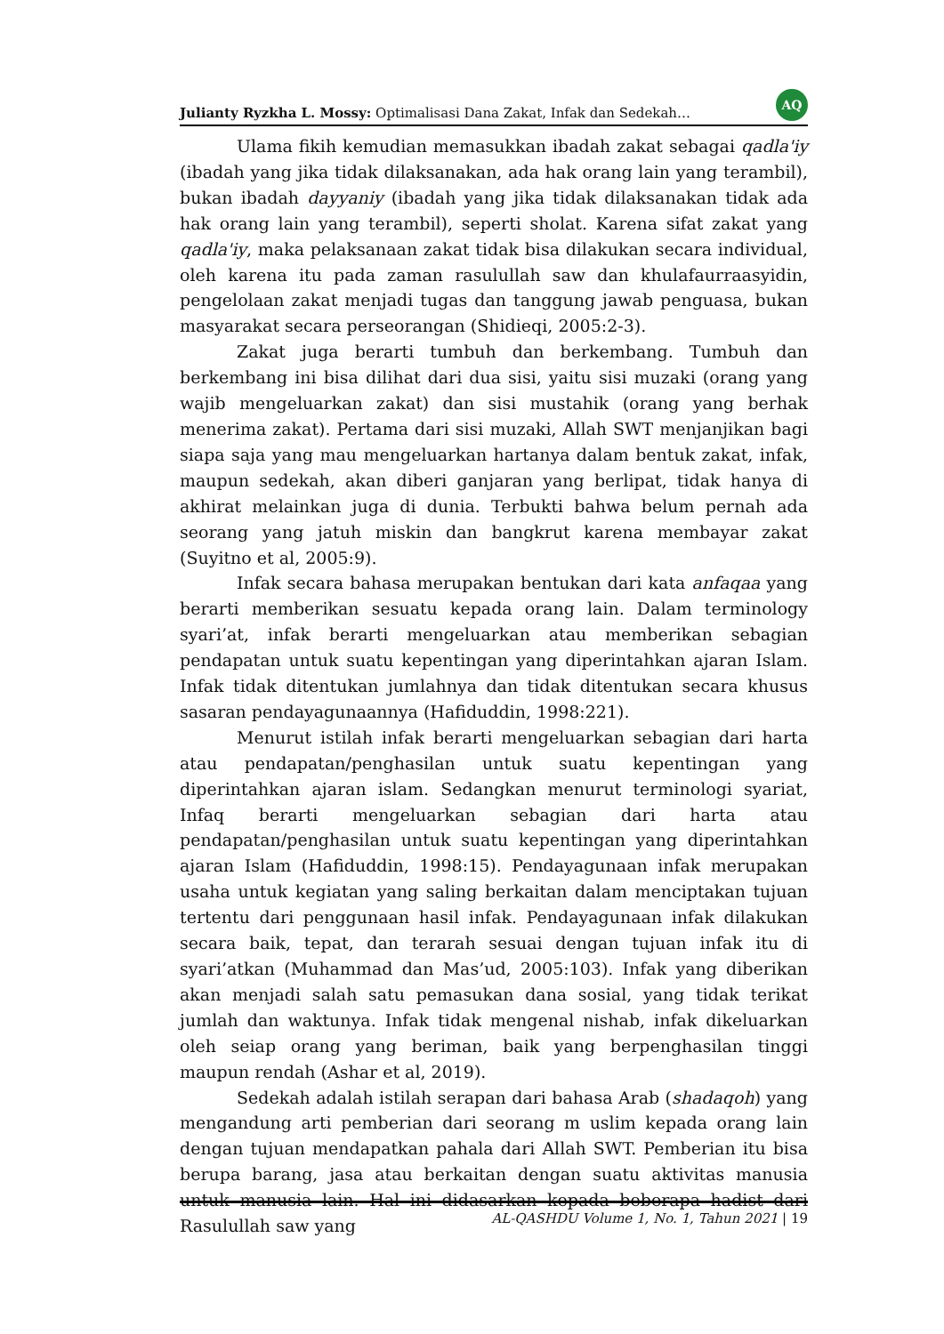Julianty Ryzkha L. Mossy: Optimalisasi Dana Zakat, Infak dan Sedekah… AQ
Ulama fikih kemudian memasukkan ibadah zakat sebagai qadla'iy (ibadah yang jika tidak dilaksanakan, ada hak orang lain yang terambil), bukan ibadah dayyaniy (ibadah yang jika tidak dilaksanakan tidak ada hak orang lain yang terambil), seperti sholat. Karena sifat zakat yang qadla'iy, maka pelaksanaan zakat tidak bisa dilakukan secara individual, oleh karena itu pada zaman rasulullah saw dan khulafaurraasyidin, pengelolaan zakat menjadi tugas dan tanggung jawab penguasa, bukan masyarakat secara perseorangan (Shidieqi, 2005:2-3).
Zakat juga berarti tumbuh dan berkembang. Tumbuh dan berkembang ini bisa dilihat dari dua sisi, yaitu sisi muzaki (orang yang wajib mengeluarkan zakat) dan sisi mustahik (orang yang berhak menerima zakat). Pertama dari sisi muzaki, Allah SWT menjanjikan bagi siapa saja yang mau mengeluarkan hartanya dalam bentuk zakat, infak, maupun sedekah, akan diberi ganjaran yang berlipat, tidak hanya di akhirat melainkan juga di dunia. Terbukti bahwa belum pernah ada seorang yang jatuh miskin dan bangkrut karena membayar zakat (Suyitno et al, 2005:9).
Infak secara bahasa merupakan bentukan dari kata anfaqaa yang berarti memberikan sesuatu kepada orang lain. Dalam terminology syari’at, infak berarti mengeluarkan atau memberikan sebagian pendapatan untuk suatu kepentingan yang diperintahkan ajaran Islam. Infak tidak ditentukan jumlahnya dan tidak ditentukan secara khusus sasaran pendayagunaannya (Hafiduddin, 1998:221).
Menurut istilah infak berarti mengeluarkan sebagian dari harta atau pendapatan/penghasilan untuk suatu kepentingan yang diperintahkan ajaran islam. Sedangkan menurut terminologi syariat, Infaq berarti mengeluarkan sebagian dari harta atau pendapatan/penghasilan untuk suatu kepentingan yang diperintahkan ajaran Islam (Hafiduddin, 1998:15). Pendayagunaan infak merupakan usaha untuk kegiatan yang saling berkaitan dalam menciptakan tujuan tertentu dari penggunaan hasil infak. Pendayagunaan infak dilakukan secara baik, tepat, dan terarah sesuai dengan tujuan infak itu di syari’atkan (Muhammad dan Mas’ud, 2005:103). Infak yang diberikan akan menjadi salah satu pemasukan dana sosial, yang tidak terikat jumlah dan waktunya. Infak tidak mengenal nishab, infak dikeluarkan oleh seiap orang yang beriman, baik yang berpenghasilan tinggi maupun rendah (Ashar et al, 2019).
Sedekah adalah istilah serapan dari bahasa Arab (shadaqoh) yang mengandung arti pemberian dari seorang m uslim kepada orang lain dengan tujuan mendapatkan pahala dari Allah SWT. Pemberian itu bisa berupa barang, jasa atau berkaitan dengan suatu aktivitas manusia untuk manusia lain. Hal ini didasarkan kepada beberapa hadist dari Rasulullah saw yang
AL-QASHDU Volume 1, No. 1, Tahun 2021 | 19